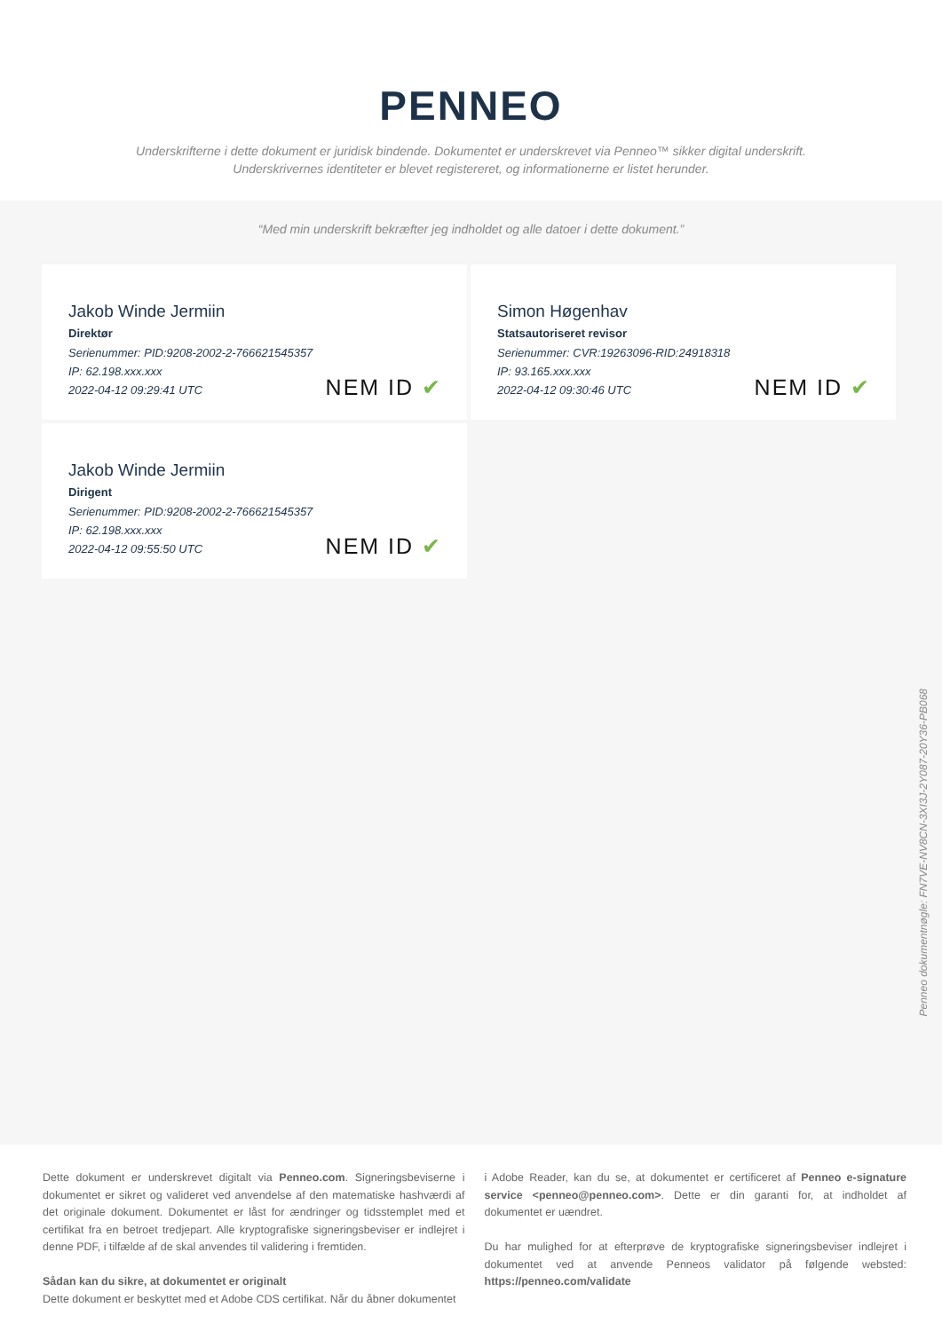PENNEO
Underskrifterne i dette dokument er juridisk bindende. Dokumentet er underskrevet via Penneo™ sikker digital underskrift.
Underskrivernes identiteter er blevet registereret, og informationerne er listet herunder.
“Med min underskrift bekræfter jeg indholdet og alle datoer i dette dokument.”
Jakob Winde Jermiin
Direktør
Serienummer: PID:9208-2002-2-766621545357
IP: 62.198.xxx.xxx
2022-04-12 09:29:41 UTC
NEM ID ✔
Simon Høgenhav
Statsautoriseret revisor
Serienummer: CVR:19263096-RID:24918318
IP: 93.165.xxx.xxx
2022-04-12 09:30:46 UTC
NEM ID ✔
Jakob Winde Jermiin
Dirigent
Serienummer: PID:9208-2002-2-766621545357
IP: 62.198.xxx.xxx
2022-04-12 09:55:50 UTC
NEM ID ✔
Penneo dokumentnøgle: FN7VE-NV8CN-3XI3J-2Y087-20Y36-PB068
Dette dokument er underskrevet digitalt via Penneo.com. Signeringsbeviserne i dokumentet er sikret og valideret ved anvendelse af den matematiske hashværdi af det originale dokument. Dokumentet er låst for ændringer og tidsstemplet med et certifikat fra en betroet tredjepart. Alle kryptografiske signeringsbeviser er indlejret i denne PDF, i tilfælde af de skal anvendes til validering i fremtiden.
Sådan kan du sikre, at dokumentet er originalt
Dette dokument er beskyttet med et Adobe CDS certifikat. Når du åbner dokumentet
i Adobe Reader, kan du se, at dokumentet er certificeret af Penneo e-signature service <penneo@penneo.com>. Dette er din garanti for, at indholdet af dokumentet er uændret.
Du har mulighed for at efterprøve de kryptografiske signeringsbeviser indlejret i dokumentet ved at anvende Penneos validator på følgende websted: https://penneo.com/validate